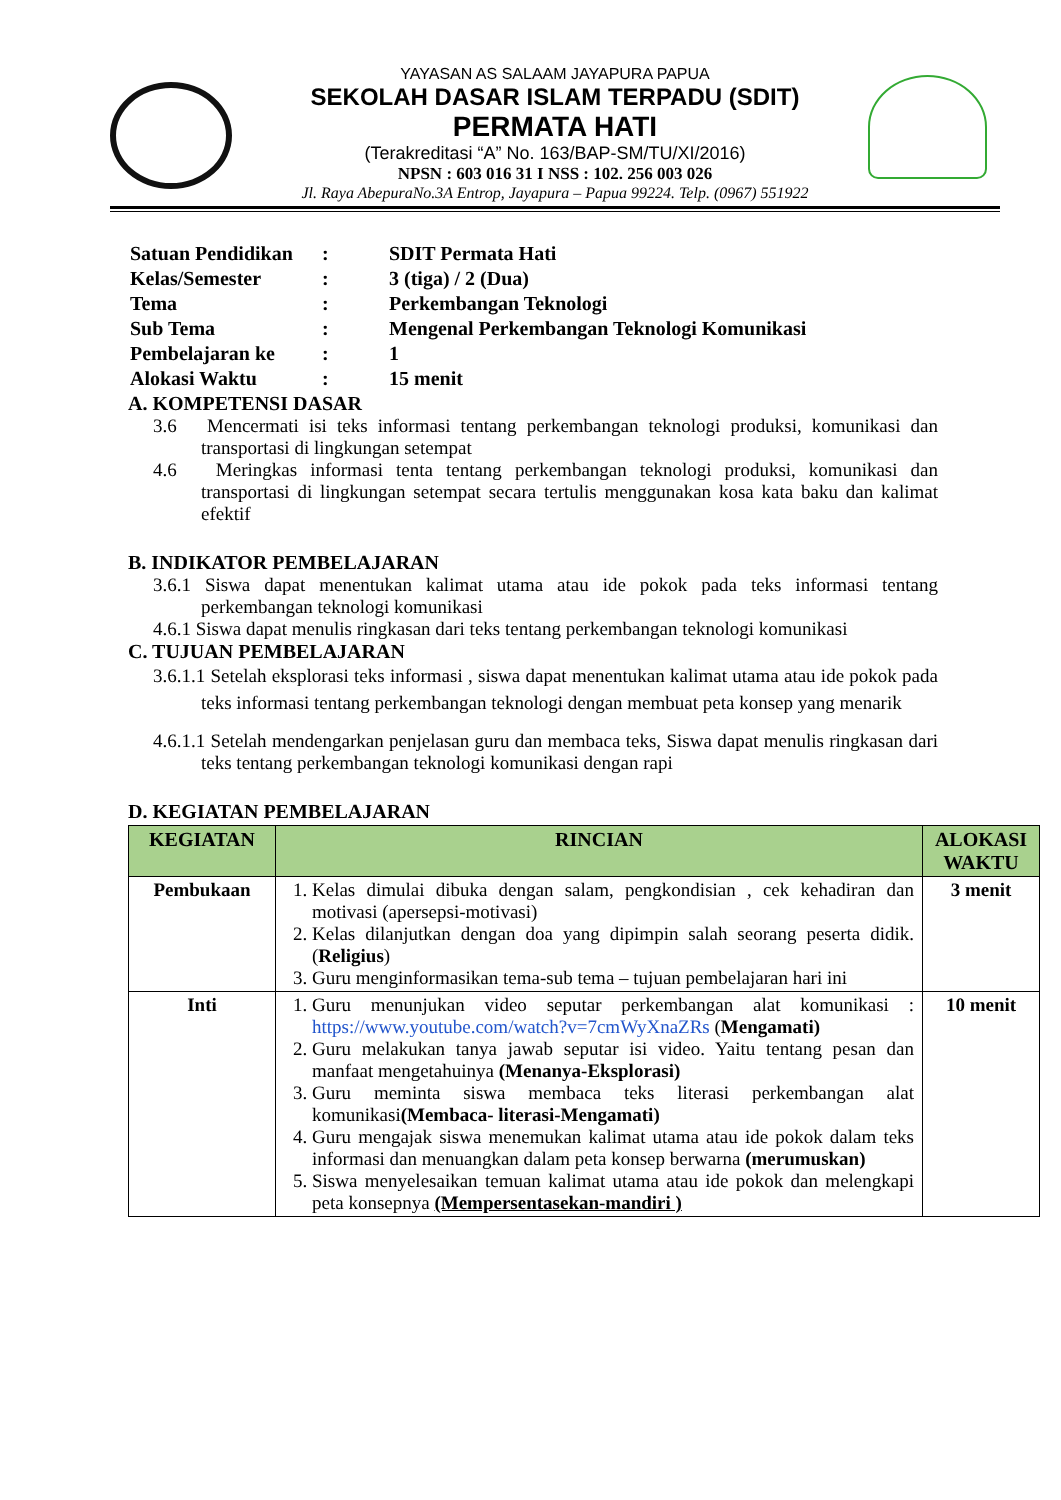YAYASAN AS SALAAM JAYAPURA PAPUA
SEKOLAH DASAR ISLAM TERPADU (SDIT)
PERMATA HATI
(Terakreditasi “A” No. 163/BAP-SM/TU/XI/2016)
NPSN : 603 016 31 I NSS : 102. 256 003 026
Jl. Raya AbepuraNo.3A Entrop, Jayapura – Papua 99224. Telp. (0967) 551922
| Satuan Pendidikan | : | SDIT Permata Hati |
| Kelas/Semester | : | 3 (tiga) / 2 (Dua) |
| Tema | : | Perkembangan Teknologi |
| Sub Tema | : | Mengenal Perkembangan Teknologi Komunikasi |
| Pembelajaran ke | : | 1 |
| Alokasi Waktu | : | 15 menit |
A. KOMPETENSI DASAR
3.6 Mencermati isi teks informasi tentang perkembangan teknologi produksi, komunikasi dan transportasi di lingkungan setempat
4.6 Meringkas informasi tenta tentang perkembangan teknologi produksi, komunikasi dan transportasi di lingkungan setempat secara tertulis menggunakan kosa kata baku dan kalimat efektif
B. INDIKATOR PEMBELAJARAN
3.6.1 Siswa dapat menentukan kalimat utama atau ide pokok pada teks informasi tentang perkembangan teknologi komunikasi
4.6.1 Siswa dapat menulis ringkasan dari teks tentang perkembangan teknologi komunikasi
C. TUJUAN PEMBELAJARAN
3.6.1.1 Setelah eksplorasi teks informasi , siswa dapat menentukan kalimat utama atau ide pokok pada teks informasi tentang perkembangan teknologi dengan membuat peta konsep yang menarik
4.6.1.1 Setelah mendengarkan penjelasan guru dan membaca teks, Siswa dapat menulis ringkasan dari teks tentang perkembangan teknologi komunikasi dengan rapi
D. KEGIATAN PEMBELAJARAN
| KEGIATAN | RINCIAN | ALOKASI WAKTU |
| --- | --- | --- |
| Pembukaan | 1. Kelas dimulai dibuka dengan salam, pengkondisian , cek kehadiran dan motivasi (apersepsi-motivasi) 2. Kelas dilanjutkan dengan doa yang dipimpin salah seorang peserta didik. ( Religius ) 3. Guru menginformasikan tema-sub tema – tujuan pembelajaran hari ini | 3 menit |
| Inti | 1. Guru menunjukan video seputar perkembangan alat komunikasi : https://www.youtube.com/watch?v=7cmWyXnaZRs ( Mengamati) 2. Guru melakukan tanya jawab seputar isi video. Yaitu tentang pesan dan manfaat mengetahuinya (Menanya-Eksplorasi) 3. Guru meminta siswa membaca teks literasi perkembangan alat komunikasi (Membaca- literasi-Mengamati) 4. Guru mengajak siswa menemukan kalimat utama atau ide pokok dalam teks informasi dan menuangkan dalam peta konsep berwarna (merumuskan) 5. Siswa menyelesaikan temuan kalimat utama atau ide pokok dan melengkapi peta konsepnya (Mempersentasekan-mandiri ) | 10 menit |